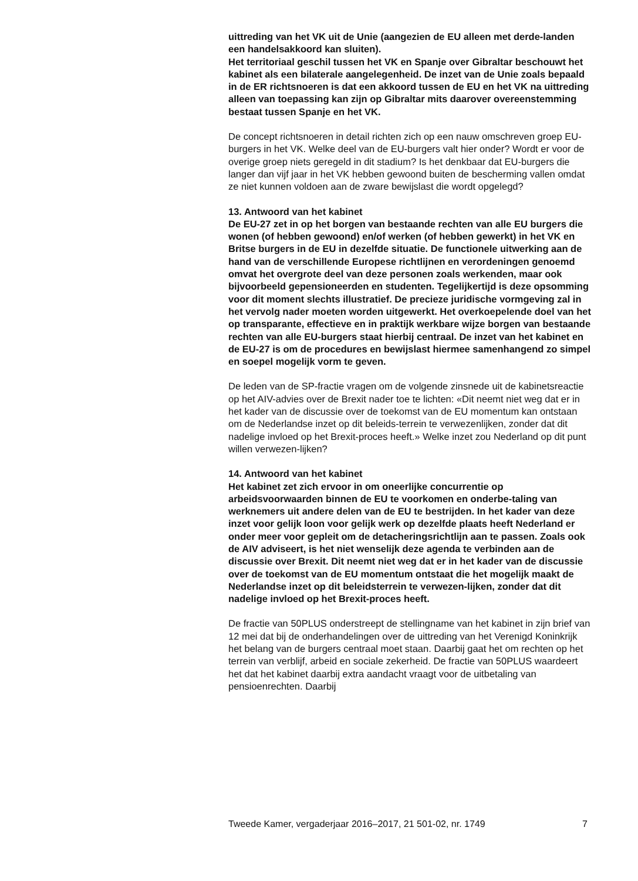uittreding van het VK uit de Unie (aangezien de EU alleen met derde-landen een handelsakkoord kan sluiten).
Het territoriaal geschil tussen het VK en Spanje over Gibraltar beschouwt het kabinet als een bilaterale aangelegenheid. De inzet van de Unie zoals bepaald in de ER richtsnoeren is dat een akkoord tussen de EU en het VK na uittreding alleen van toepassing kan zijn op Gibraltar mits daarover overeenstemming bestaat tussen Spanje en het VK.
De concept richtsnoeren in detail richten zich op een nauw omschreven groep EU-burgers in het VK. Welke deel van de EU-burgers valt hier onder? Wordt er voor de overige groep niets geregeld in dit stadium? Is het denkbaar dat EU-burgers die langer dan vijf jaar in het VK hebben gewoond buiten de bescherming vallen omdat ze niet kunnen voldoen aan de zware bewijslast die wordt opgelegd?
13. Antwoord van het kabinet
De EU-27 zet in op het borgen van bestaande rechten van alle EU burgers die wonen (of hebben gewoond) en/of werken (of hebben gewerkt) in het VK en Britse burgers in de EU in dezelfde situatie. De functionele uitwerking aan de hand van de verschillende Europese richtlijnen en verordeningen genoemd omvat het overgrote deel van deze personen zoals werkenden, maar ook bijvoorbeeld gepensioneerden en studenten. Tegelijkertijd is deze opsomming voor dit moment slechts illustratief. De precieze juridische vormgeving zal in het vervolg nader moeten worden uitgewerkt. Het overkoepelende doel van het op transparante, effectieve en in praktijk werkbare wijze borgen van bestaande rechten van alle EU-burgers staat hierbij centraal. De inzet van het kabinet en de EU-27 is om de procedures en bewijslast hiermee samenhangend zo simpel en soepel mogelijk vorm te geven.
De leden van de SP-fractie vragen om de volgende zinsnede uit de kabinetsreactie op het AIV-advies over de Brexit nader toe te lichten: «Dit neemt niet weg dat er in het kader van de discussie over de toekomst van de EU momentum kan ontstaan om de Nederlandse inzet op dit beleids-terrein te verwezenlijken, zonder dat dit nadelige invloed op het Brexit-proces heeft.» Welke inzet zou Nederland op dit punt willen verwezen-lijken?
14. Antwoord van het kabinet
Het kabinet zet zich ervoor in om oneerlijke concurrentie op arbeidsvoorwaarden binnen de EU te voorkomen en onderbe-taling van werknemers uit andere delen van de EU te bestrijden. In het kader van deze inzet voor gelijk loon voor gelijk werk op dezelfde plaats heeft Nederland er onder meer voor gepleit om de detacheringsrichtlijn aan te passen. Zoals ook de AIV adviseert, is het niet wenselijk deze agenda te verbinden aan de discussie over Brexit. Dit neemt niet weg dat er in het kader van de discussie over de toekomst van de EU momentum ontstaat die het mogelijk maakt de Nederlandse inzet op dit beleidsterrein te verwezen-lijken, zonder dat dit nadelige invloed op het Brexit-proces heeft.
De fractie van 50PLUS onderstreept de stellingname van het kabinet in zijn brief van 12 mei dat bij de onderhandelingen over de uittreding van het Verenigd Koninkrijk het belang van de burgers centraal moet staan. Daarbij gaat het om rechten op het terrein van verblijf, arbeid en sociale zekerheid. De fractie van 50PLUS waardeert het dat het kabinet daarbij extra aandacht vraagt voor de uitbetaling van pensioenrechten. Daarbij
Tweede Kamer, vergaderjaar 2016–2017, 21 501-02, nr. 1749 7